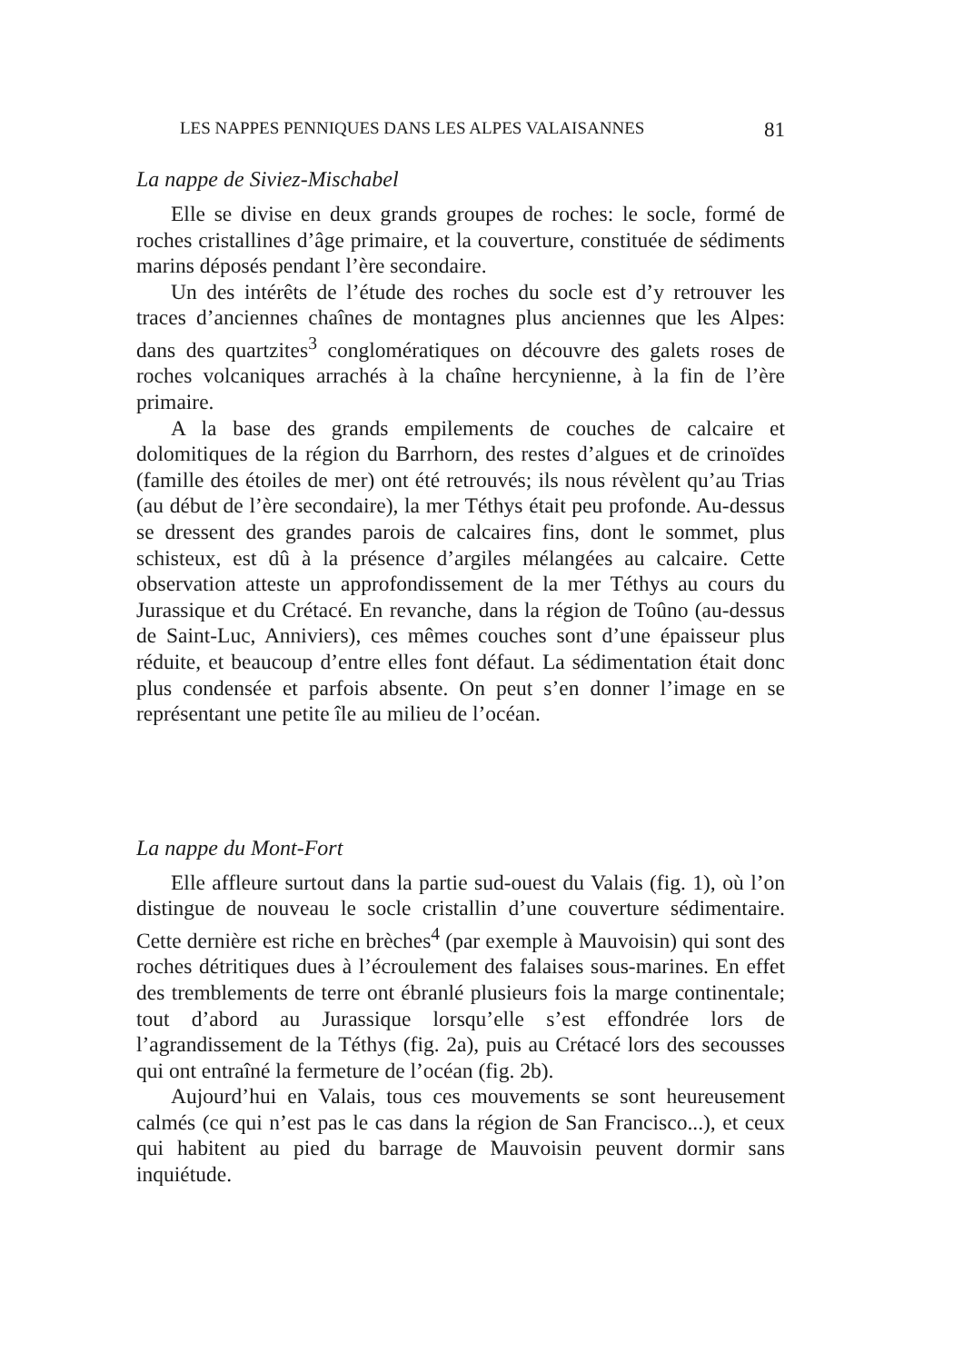LES NAPPES PENNIQUES DANS LES ALPES VALAISANNES 81
La nappe de Siviez-Mischabel
Elle se divise en deux grands groupes de roches: le socle, formé de roches cristallines d’âge primaire, et la couverture, constituée de sédiments marins déposés pendant l’ère secondaire.
Un des intérêts de l’étude des roches du socle est d’y retrouver les traces d’anciennes chaînes de montagnes plus anciennes que les Alpes: dans des quartzites<sup>3</sup> conglomératiques on découvre des galets roses de roches volcaniques arrachés à la chaîne hercynienne, à la fin de l’ère primaire.
A la base des grands empilements de couches de calcaire et dolomitiques de la région du Barrhorn, des restes d’algues et de crinoïdes (famille des étoiles de mer) ont été retrouvés; ils nous révèlent qu’au Trias (au début de l’ère secondaire), la mer Téthys était peu profonde. Au-dessus se dressent des grandes parois de calcaires fins, dont le sommet, plus schisteux, est dû à la présence d’argiles mélangées au calcaire. Cette observation atteste un approfondissement de la mer Téthys au cours du Jurassique et du Crétacé. En revanche, dans la région de Toûno (au-dessus de Saint-Luc, Anniviers), ces mêmes couches sont d’une épaisseur plus réduite, et beaucoup d’entre elles font défaut. La sédimentation était donc plus condensée et parfois absente. On peut s’en donner l’image en se représentant une petite île au milieu de l’océan.
La nappe du Mont-Fort
Elle affleure surtout dans la partie sud-ouest du Valais (fig. 1), où l’on distingue de nouveau le socle cristallin d’une couverture sédimentaire. Cette dernière est riche en brèches<sup>4</sup> (par exemple à Mauvoisin) qui sont des roches détritiques dues à l’écroulement des falaises sous-marines. En effet des tremblements de terre ont ébranlé plusieurs fois la marge continentale; tout d’abord au Jurassique lorsqu’elle s’est effondrée lors de l’agrandissement de la Téthys (fig. 2a), puis au Crétacé lors des secousses qui ont entraîné la fermeture de l’océan (fig. 2b).
Aujourd’hui en Valais, tous ces mouvements se sont heureusement calmés (ce qui n’est pas le cas dans la région de San Francisco...), et ceux qui habitent au pied du barrage de Mauvoisin peuvent dormir sans inquiétude.